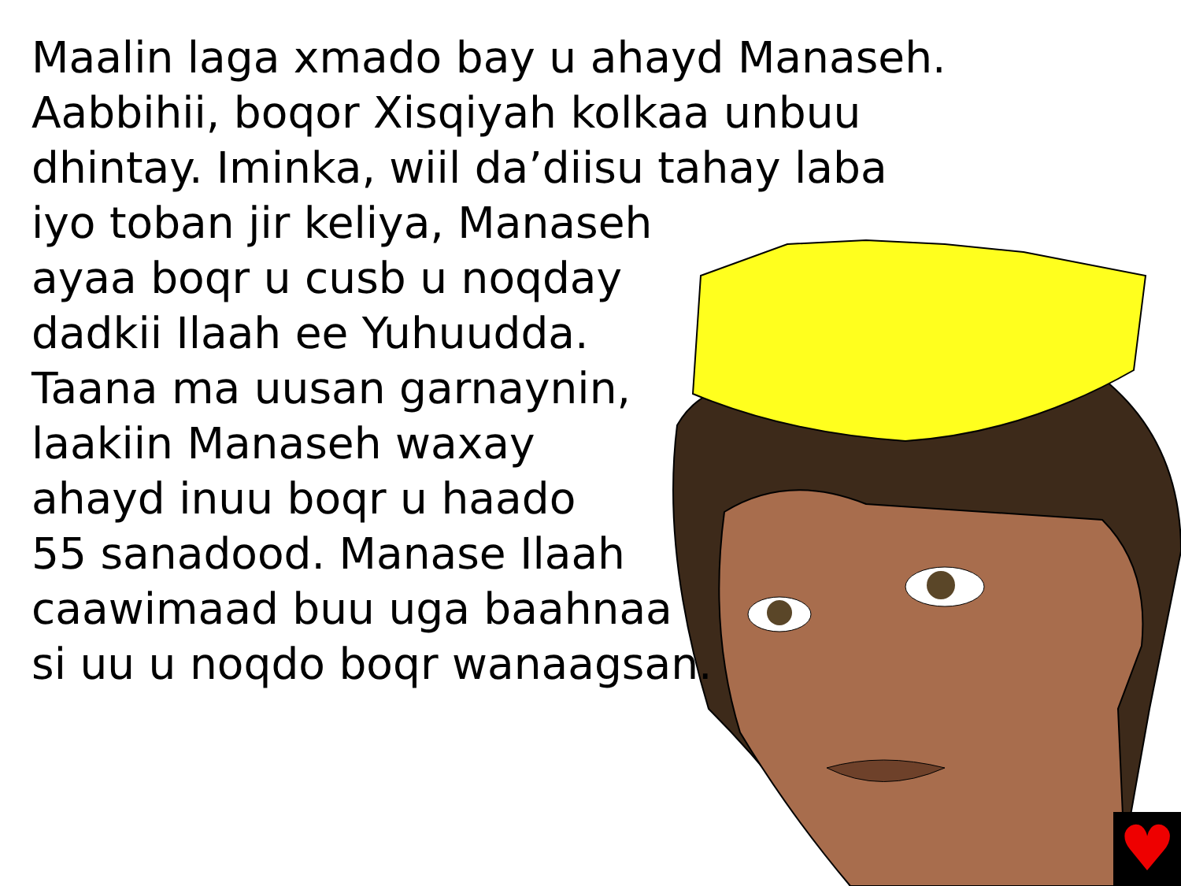Maalin laga xmado bay u ahayd Manaseh.
Aabbihii, boqor Xisqiyah kolkaa unbuu
dhintay. Iminka, wiil da’diisu tahay laba
iyo toban jir keliya, Manaseh
ayaa boqr u cusb u noqday
dadkii Ilaah ee Yuhuudda.
Taana ma uusan garnaynin,
laakiin Manaseh waxay
ahayd inuu boqr u haado
55 sanadood. Manase Ilaah
caawimaad buu uga baahnaa
si uu u noqdo boqr wanaagsan.
♥